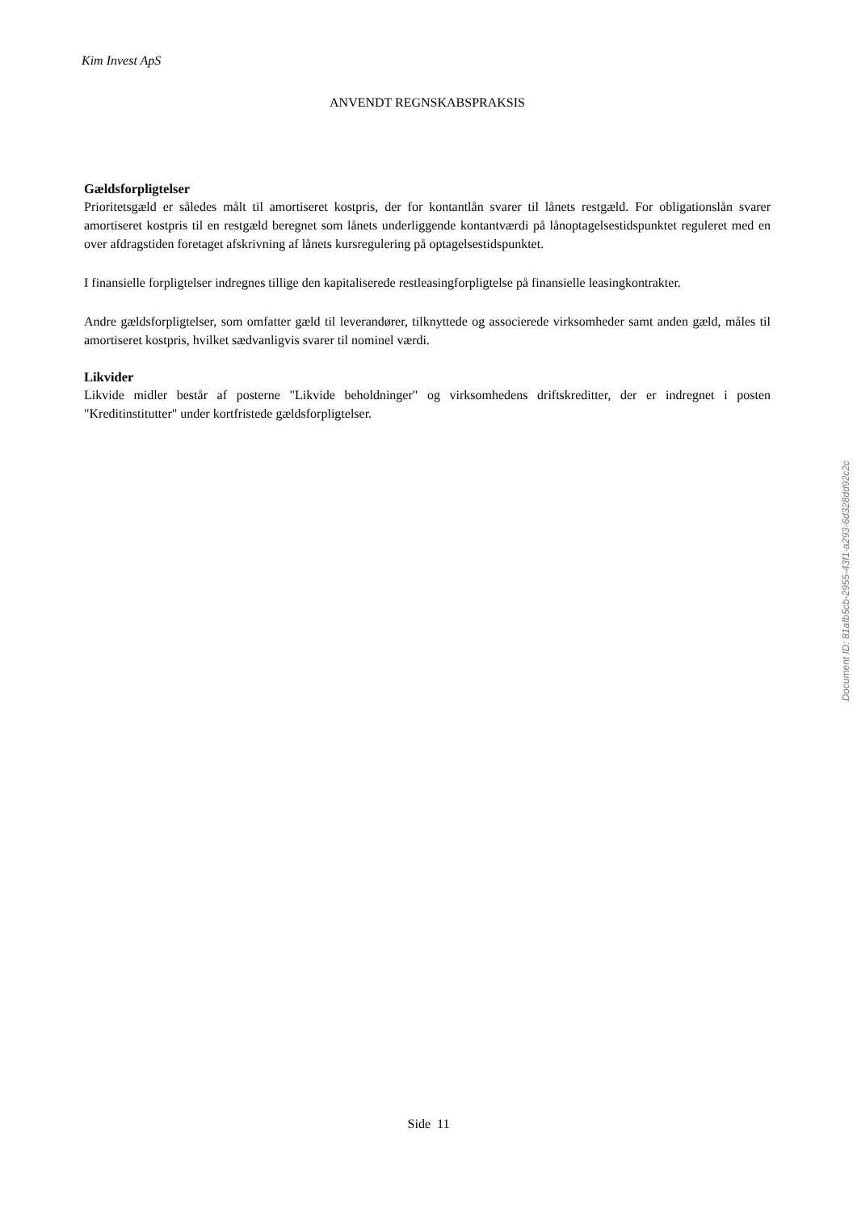Kim Invest ApS
ANVENDT REGNSKABSPRAKSIS
Gældsforpligtelser
Prioritetsgæld er således målt til amortiseret kostpris, der for kontantlån svarer til lånets restgæld. For obligationslån svarer amortiseret kostpris til en restgæld beregnet som lånets underliggende kontantværdi på lånoptagelsestidspunktet reguleret med en over afdragstiden foretaget afskrivning af lånets kursregulering på optagelsestidspunktet.
I finansielle forpligtelser indregnes tillige den kapitaliserede restleasingforpligtelse på finansielle leasingkontrakter.
Andre gældsforpligtelser, som omfatter gæld til leverandører, tilknyttede og associerede virksomheder samt anden gæld, måles til amortiseret kostpris, hvilket sædvanligvis svarer til nominel værdi.
Likvider
Likvide midler består af posterne "Likvide beholdninger" og virksomhedens driftskreditter, der er indregnet i posten "Kreditinstitutter" under kortfristede gældsforpligtelser.
Document ID: 81afb5cb-2955-43f1-a293-6d328dd92c2c
Side 11